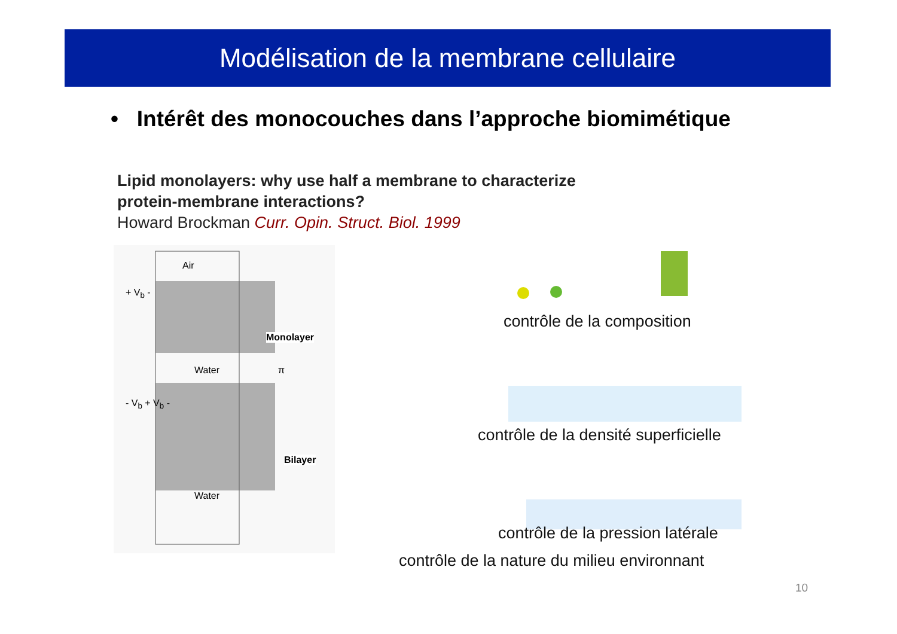Modélisation de la membrane cellulaire
• Intérêt des monocouches dans l’approche biomimétique
Lipid monolayers: why use half a membrane to characterize
protein-membrane interactions?
Howard Brockman Curr. Opin. Struct. Biol. 1999
Air
+ V<sub>b</sub> -
Monolayer
π Water
- V<sub>b</sub> + V<sub>b</sub> -
Bilayer
Water
contrôle de la composition
contrôle de la densité superficielle
contrôle de la pression latérale
contrôle de la nature du milieu environnant
10